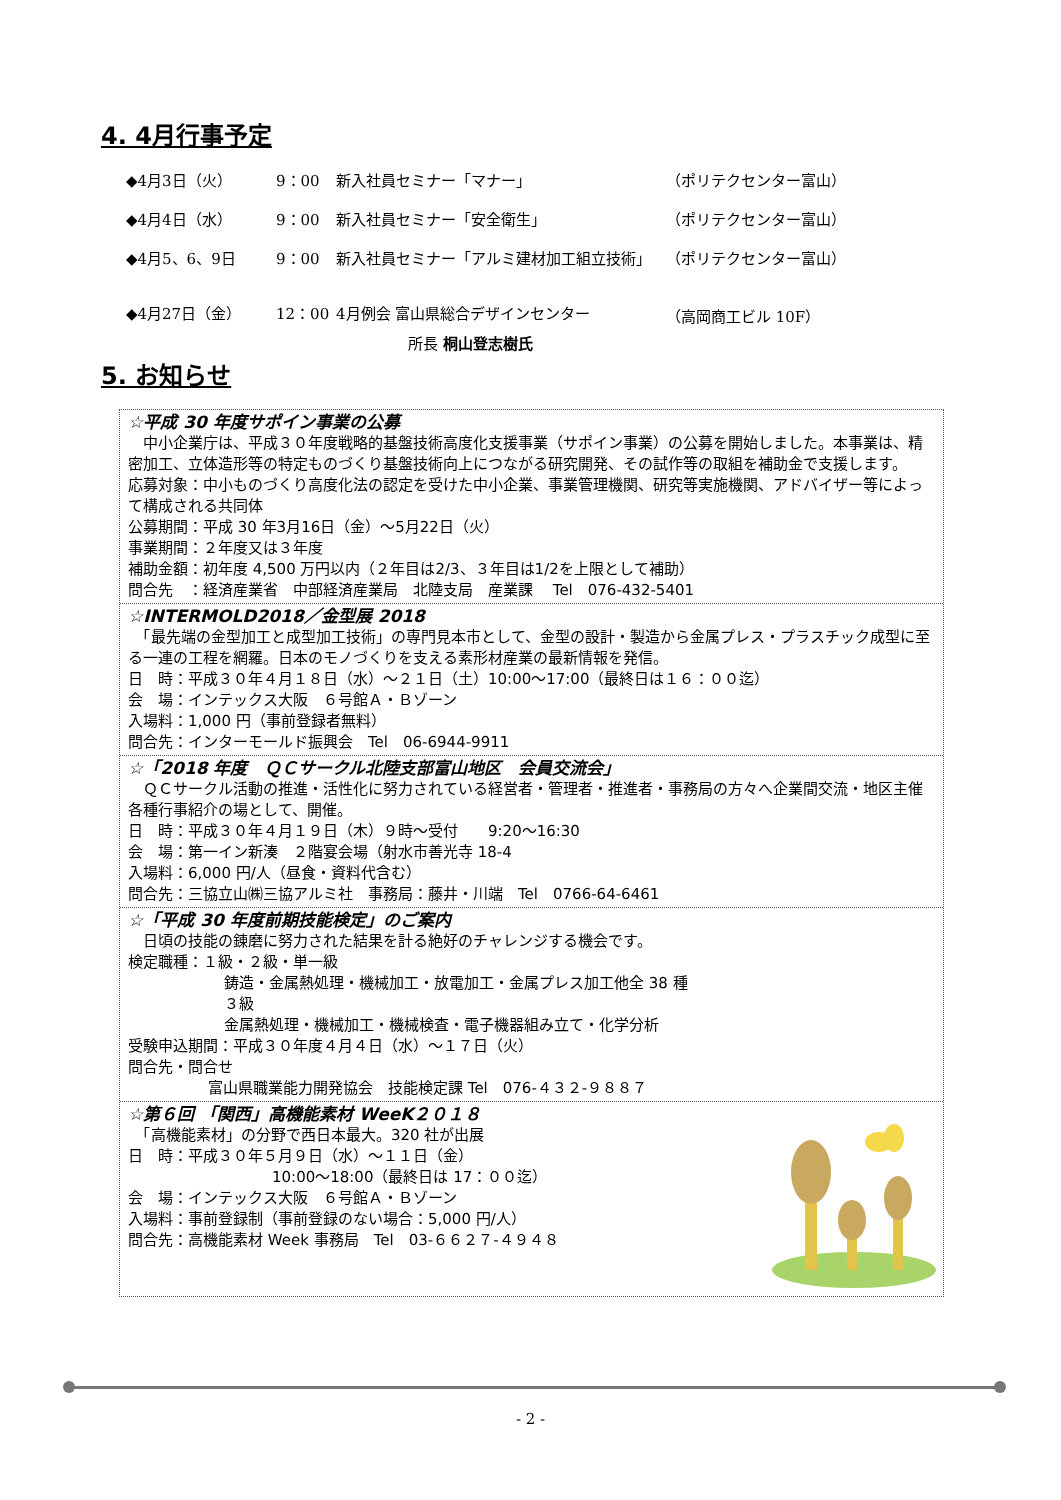4. 4月行事予定
◆4月3日（火） 9：00 新入社員セミナー「マナー」 （ポリテクセンター富山）
◆4月4日（水） 9：00 新入社員セミナー「安全衛生」 （ポリテクセンター富山）
◆4月5、6、9日 9：00 新入社員セミナー「アルミ建材加工組立技術」 （ポリテクセンター富山）
◆4月27日（金） 12：00 4月例会 富山県総合デザインセンター （高岡商工ビル 10F）
所長 桐山登志樹氏
5. お知らせ
☆平成 30 年度サポイン事業の公募
　中小企業庁は、平成３０年度戦略的基盤技術高度化支援事業（サポイン事業）の公募を開始しました。本事業は、精密加工、立体造形等の特定ものづくり基盤技術向上につながる研究開発、その試作等の取組を補助金で支援します。
応募対象：中小ものづくり高度化法の認定を受けた中小企業、事業管理機関、研究等実施機関、アドバイザー等によって構成される共同体
公募期間：平成 30 年3月16日（金）～5月22日（火）
事業期間：２年度又は３年度
補助金額：初年度 4,500 万円以内（２年目は2/3、３年目は1/2を上限として補助）
問合先　：経済産業省　中部経済産業局　北陸支局　産業課　 Tel　076-432-5401
☆INTERMOLD2018／金型展 2018
　「最先端の金型加工と成型加工技術」の専門見本市として、金型の設計・製造から金属プレス・プラスチック成型に至る一連の工程を網羅。日本のモノづくりを支える素形材産業の最新情報を発信。
日　時：平成３０年４月１８日（水）～２１日（土）10:00～17:00（最終日は１６：００迄）
会　場：インテックス大阪　６号館Ａ・Ｂゾーン
入場料：1,000 円（事前登録者無料）
問合先：インターモールド振興会　Tel　06-6944-9911
☆「2018 年度　ＱＣサークル北陸支部富山地区　会員交流会」
　ＱＣサークル活動の推進・活性化に努力されている経営者・管理者・推進者・事務局の方々へ企業間交流・地区主催各種行事紹介の場として、開催。
日　時：平成３０年４月１９日（木）９時～受付　　9:20～16:30
会　場：第一イン新湊　２階宴会場（射水市善光寺 18-4
入場料：6,000 円/人（昼食・資料代含む）
問合先：三協立山㈱三協アルミ社　事務局：藤井・川端　Tel　0766-64-6461
☆「平成 30 年度前期技能検定」のご案内
　日頃の技能の錬磨に努力された結果を計る絶好のチャレンジする機会です。
検定職種：１級・２級・単一級
鋳造・金属熱処理・機械加工・放電加工・金属プレス加工他全 38 種
３級
金属熱処理・機械加工・機械検査・電子機器組み立て・化学分析
受験申込期間：平成３０年度４月４日（水）～１７日（火）
問合先・問合せ
富山県職業能力開発協会　技能検定課 Tel　076-４３２-９８８７
☆第６回 「関西」高機能素材 WeeK２０１８
　「高機能素材」の分野で西日本最大。320 社が出展
日　時：平成３０年５月９日（水）～１１日（金）
10:00～18:00（最終日は 17：００迄）
会　場：インテックス大阪　６号館Ａ・Ｂゾーン
入場料：事前登録制（事前登録のない場合：5,000 円/人）
問合先：高機能素材 Week 事務局　Tel　03-６６２７-４９４８
- 2 -